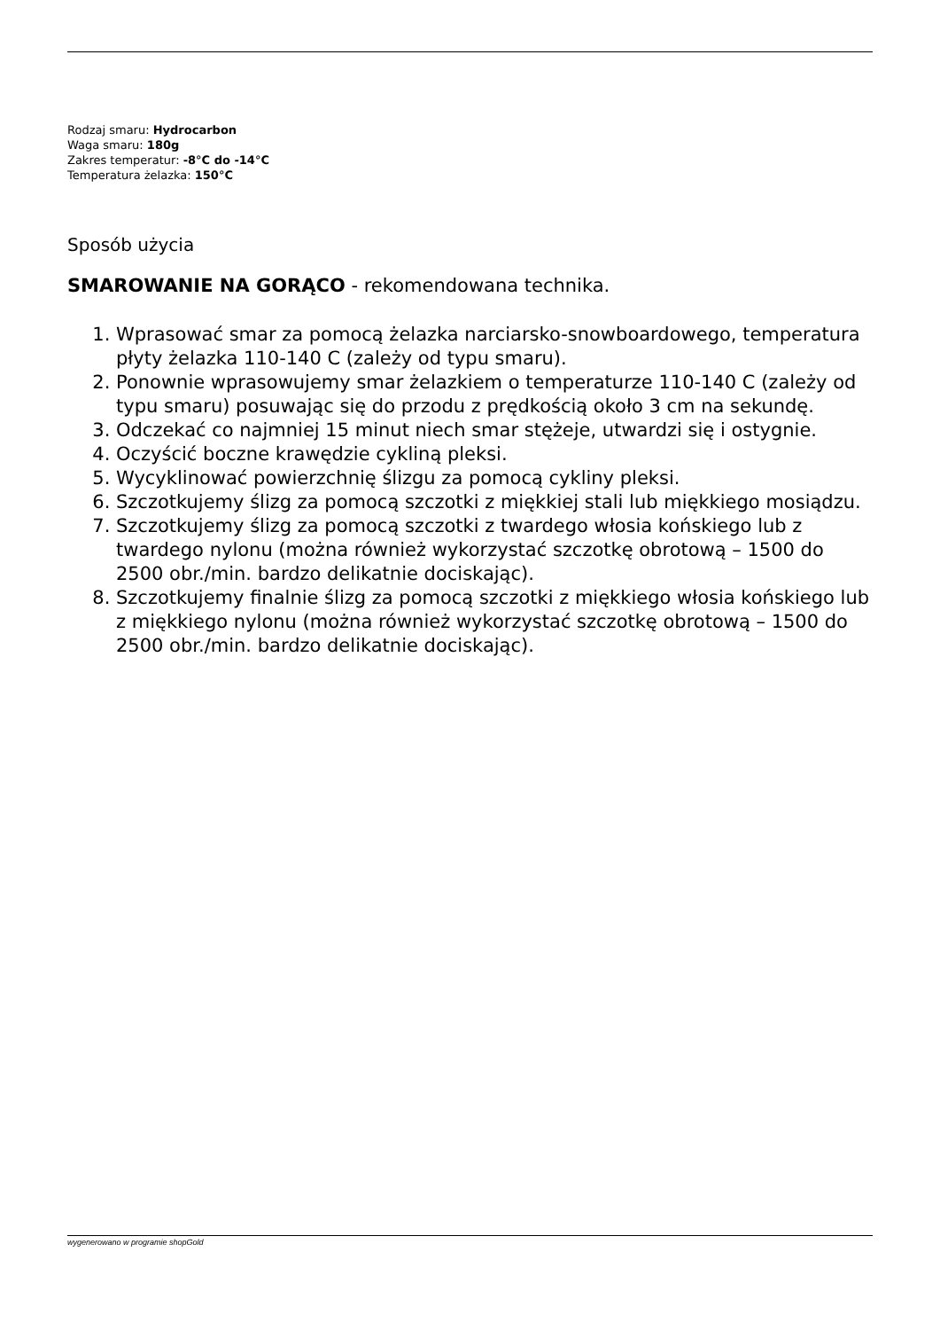Rodzaj smaru: Hydrocarbon
Waga smaru: 180g
Zakres temperatur: -8°C do -14°C
Temperatura żelazka: 150°C
Sposób użycia
SMAROWANIE NA GORĄCO - rekomendowana technika.
1. Wprasować smar za pomocą żelazka narciarsko-snowboardowego, temperatura płyty żelazka 110-140 C (zależy od typu smaru).
2. Ponownie wprasowujemy smar żelazkiem o temperaturze 110-140 C (zależy od typu smaru) posuwając się do przodu z prędkością około 3 cm na sekundę.
3. Odczekać co najmniej 15 minut niech smar stężeje, utwardzi się i ostygnie.
4. Oczyścić boczne krawędzie cykliną pleksi.
5. Wycyklinować powierzchnię ślizgu za pomocą cykliny pleksi.
6. Szczotkujemy ślizg za pomocą szczotki z miękkiej stali lub miękkiego mosiądzu.
7. Szczotkujemy ślizg za pomocą szczotki z twardego włosia końskiego lub z twardego nylonu (można również wykorzystać szczotkę obrotową – 1500 do 2500 obr./min. bardzo delikatnie dociskając).
8. Szczotkujemy finalnie ślizg za pomocą szczotki z miękkiego włosia końskiego lub z miękkiego nylonu (można również wykorzystać szczotkę obrotową – 1500 do 2500 obr./min. bardzo delikatnie dociskając).
wygenerowano w programie shopGold